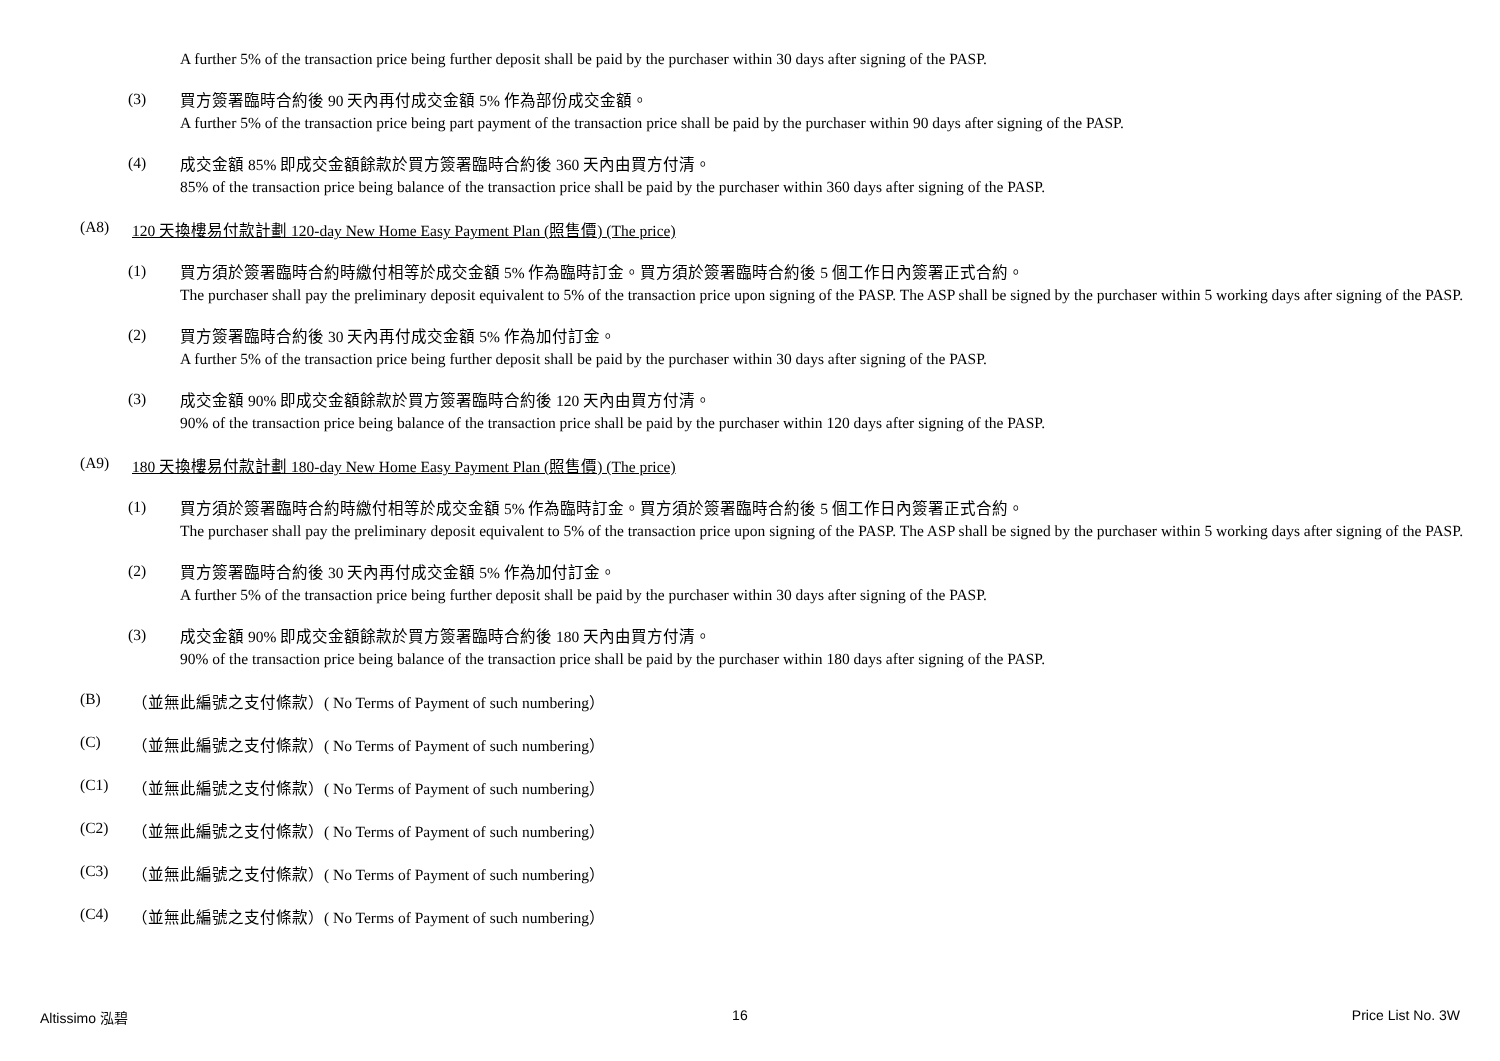A further 5% of the transaction price being further deposit shall be paid by the purchaser within 30 days after signing of the PASP.
(3)
買方簽署臨時合約後 90 天內再付成交金額 5% 作為部份成交金額。
A further 5% of the transaction price being part payment of the transaction price shall be paid by the purchaser within 90 days after signing of the PASP.
(4)
成交金額 85% 即成交金額餘款於買方簽署臨時合約後 360 天內由買方付清。
85% of the transaction price being balance of the transaction price shall be paid by the purchaser within 360 days after signing of the PASP.
(A8) 120 天換樓易付款計劃 120-day New Home Easy Payment Plan (照售價) (The price)
(1)
買方須於簽署臨時合約時繳付相等於成交金額 5% 作為臨時訂金。買方須於簽署臨時合約後 5 個工作日內簽署正式合約。
The purchaser shall pay the preliminary deposit equivalent to 5% of the transaction price upon signing of the PASP. The ASP shall be signed by the purchaser within 5 working days after signing of the PASP.
(2)
買方簽署臨時合約後 30 天內再付成交金額 5% 作為加付訂金。
A further 5% of the transaction price being further deposit shall be paid by the purchaser within 30 days after signing of the PASP.
(3)
成交金額 90% 即成交金額餘款於買方簽署臨時合約後 120 天內由買方付清。
90% of the transaction price being balance of the transaction price shall be paid by the purchaser within 120 days after signing of the PASP.
(A9) 180 天換樓易付款計劃 180-day New Home Easy Payment Plan (照售價) (The price)
(1)
買方須於簽署臨時合約時繳付相等於成交金額 5% 作為臨時訂金。買方須於簽署臨時合約後 5 個工作日內簽署正式合約。
The purchaser shall pay the preliminary deposit equivalent to 5% of the transaction price upon signing of the PASP. The ASP shall be signed by the purchaser within 5 working days after signing of the PASP.
(2)
買方簽署臨時合約後 30 天內再付成交金額 5% 作為加付訂金。
A further 5% of the transaction price being further deposit shall be paid by the purchaser within 30 days after signing of the PASP.
(3)
成交金額 90% 即成交金額餘款於買方簽署臨時合約後 180 天內由買方付清。
90% of the transaction price being balance of the transaction price shall be paid by the purchaser within 180 days after signing of the PASP.
(B) （並無此編號之支付條款）( No Terms of Payment of such numbering）
(C) （並無此編號之支付條款）( No Terms of Payment of such numbering）
(C1) （並無此編號之支付條款）( No Terms of Payment of such numbering）
(C2) （並無此編號之支付條款）( No Terms of Payment of such numbering）
(C3) （並無此編號之支付條款）( No Terms of Payment of such numbering）
(C4) （並無此編號之支付條款）( No Terms of Payment of such numbering）
Altissimo 泓碧 16 Price List No. 3W